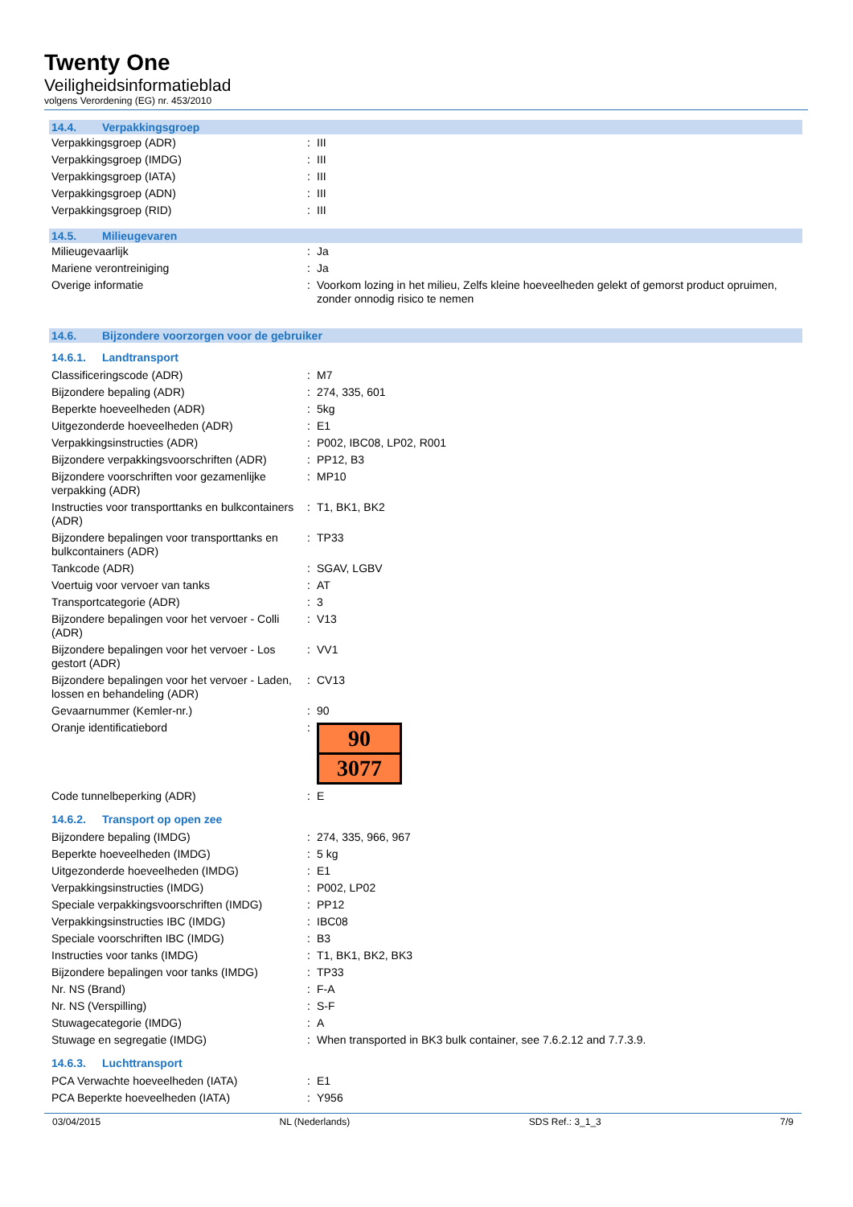Twenty One
Veiligheidsinformatieblad
volgens Verordening (EG) nr. 453/2010
14.4. Verpakkingsgroep
| Verpakkingsgroep (ADR) | : | III |
| Verpakkingsgroep (IMDG) | : | III |
| Verpakkingsgroep (IATA) | : | III |
| Verpakkingsgroep (ADN) | : | III |
| Verpakkingsgroep (RID) | : | III |
14.5. Milieugevaren
| Milieugevaarlijk | : | Ja |
| Mariene verontreiniging | : | Ja |
| Overige informatie | : | Voorkom lozing in het milieu, Zelfs kleine hoeveelheden gelekt of gemorst product opruimen, zonder onnodig risico te nemen |
14.6. Bijzondere voorzorgen voor de gebruiker
14.6.1. Landtransport
| Classificeringscode (ADR) | : | M7 |
| Bijzondere bepaling (ADR) | : | 274, 335, 601 |
| Beperkte hoeveelheden (ADR) | : | 5kg |
| Uitgezonderde hoeveelheden (ADR) | : | E1 |
| Verpakkingsinstructies (ADR) | : | P002, IBC08, LP02, R001 |
| Bijzondere verpakkingsvoorschriften (ADR) | : | PP12, B3 |
| Bijzondere voorschriften voor gezamenlijke verpakking (ADR) | : | MP10 |
| Instructies voor transporttanks en bulkcontainers (ADR) | : | T1, BK1, BK2 |
| Bijzondere bepalingen voor transporttanks en bulkcontainers (ADR) | : | TP33 |
| Tankcode (ADR) | : | SGAV, LGBV |
| Voertuig voor vervoer van tanks | : | AT |
| Transportcategorie (ADR) | : | 3 |
| Bijzondere bepalingen voor het vervoer - Colli (ADR) | : | V13 |
| Bijzondere bepalingen voor het vervoer - Los gestort (ADR) | : | VV1 |
| Bijzondere bepalingen voor het vervoer - Laden, lossen en behandeling (ADR) | : | CV13 |
| Gevaarnummer (Kemler-nr.) | : | 90 |
| Oranje identificatiebord | : | 90 3077 |
| Code tunnelbeperking (ADR) | : | E |
14.6.2. Transport op open zee
| Bijzondere bepaling (IMDG) | : | 274, 335, 966, 967 |
| Beperkte hoeveelheden (IMDG) | : | 5 kg |
| Uitgezonderde hoeveelheden (IMDG) | : | E1 |
| Verpakkingsinstructies (IMDG) | : | P002, LP02 |
| Speciale verpakkingsvoorschriften (IMDG) | : | PP12 |
| Verpakkingsinstructies IBC (IMDG) | : | IBC08 |
| Speciale voorschriften IBC (IMDG) | : | B3 |
| Instructies voor tanks (IMDG) | : | T1, BK1, BK2, BK3 |
| Bijzondere bepalingen voor tanks (IMDG) | : | TP33 |
| Nr. NS (Brand) | : | F-A |
| Nr. NS (Verspilling) | : | S-F |
| Stuwagecategorie (IMDG) | : | A |
| Stuwage en segregatie (IMDG) | : | When transported in BK3 bulk container, see 7.6.2.12 and 7.7.3.9. |
14.6.3. Luchttransport
| PCA Verwachte hoeveelheden (IATA) | : | E1 |
| PCA Beperkte hoeveelheden (IATA) | : | Y956 |
03/04/2015 NL (Nederlands) SDS Ref.: 3_1_3 7/9